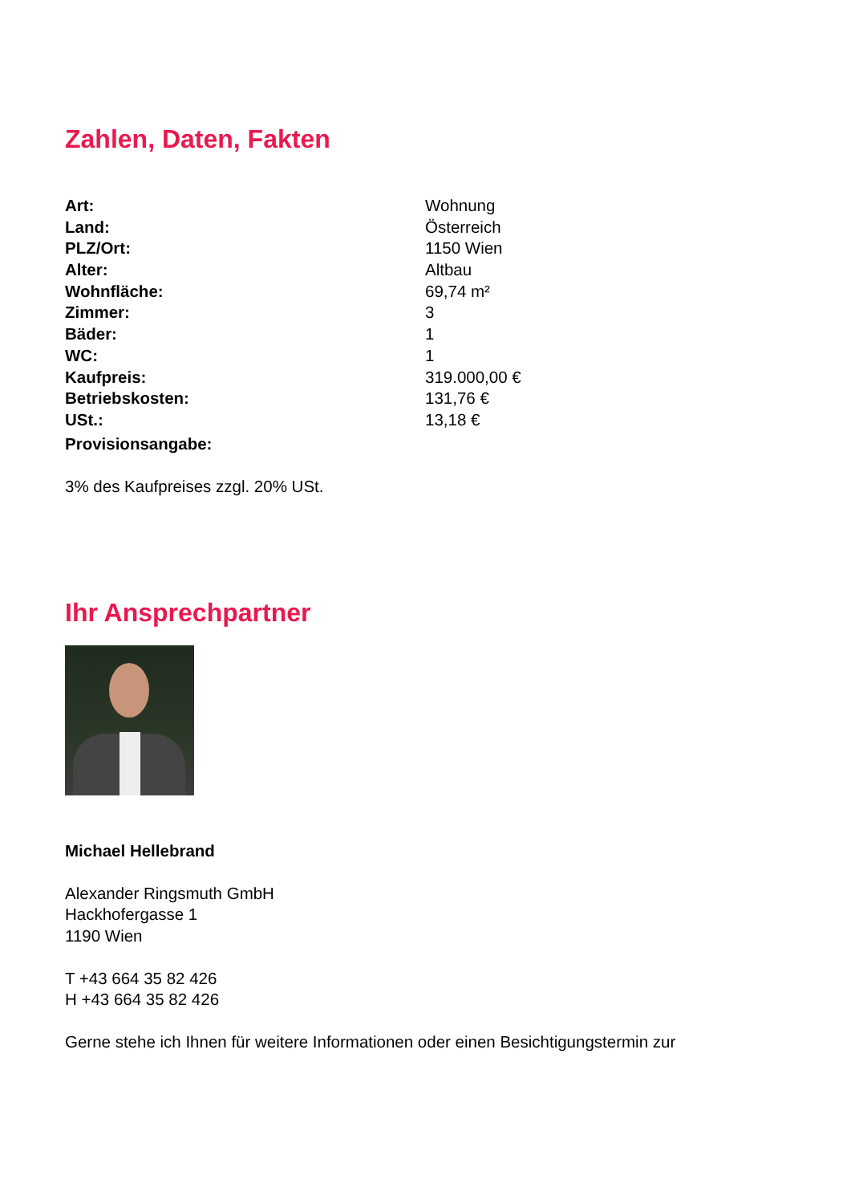Zahlen, Daten, Fakten
| Art: | Wohnung |
| Land: | Österreich |
| PLZ/Ort: | 1150 Wien |
| Alter: | Altbau |
| Wohnfläche: | 69,74 m² |
| Zimmer: | 3 |
| Bäder: | 1 |
| WC: | 1 |
| Kaufpreis: | 319.000,00 € |
| Betriebskosten: | 131,76 € |
| USt.: | 13,18 € |
| Provisionsangabe: | |
3% des Kaufpreises zzgl. 20% USt.
Ihr Ansprechpartner
Michael Hellebrand
Alexander Ringsmuth GmbH
Hackhofergasse 1
1190 Wien
T +43 664 35 82 426
H +43 664 35 82 426
Gerne stehe ich Ihnen für weitere Informationen oder einen Besichtigungstermin zur